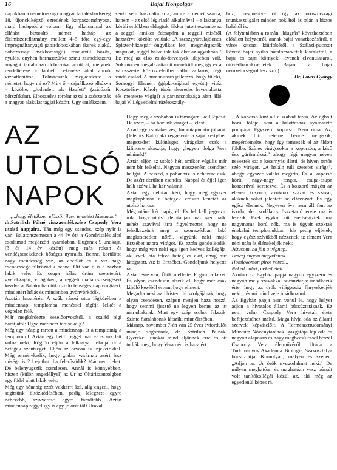16 Bajai Honpolgár
napokban a németországi magyar tartalékhadsereg 18. újonckiképző ezredének karpaszományosa, majd hadapródja voltam. Egy alkalommal az ellátást biztosító német hadtáp az élelmiszerellátmány mellett 4–5 főre egy-egy impregnáltanyagú papírdobozkában (kerek alakú, dobozossajt mekkoraságú) rendkívül bőzös, nyúlós, enyhén barnásszürke színű zsiradékszerű anyagot tartalmazó dobozokat adott át, melynek rendeltetése a lábbeli bekenése által annak vízhatlanítása. Tolmácsunk megkérdezte a németet, hogy mi ez? Mire ő – sajnálkozó elhúzva – közölte: „Judenfett als Haufett" (zsidózsír bőrszírként). Elborzadva történt azzal a szőszorzás a magyar alakulat tagjai között. Ugy emlékszem,
senki sem használta arra, amire a német szánta, hanem – az első légiriadó alkalmával – a laktanya körüli erdőkben eldugtuk. Ekkor jutott eszembe az a reggel, amikor édesapám a reggeli miséről hazatérve közölte velünk: „A szeszgyártulajdonos Spitzer-házaspár öngyilkos lett, megmérgezték magukat, reggel halva találták őket az ágyukban." Ez még az első zsidó-törvények idejében volt. Sokminden megalázattatott menekült még így ez a városszerte köztisztelettben álló vallásos, régi zsidó család. A humanitásra jellemző, hogy füleki, Somogyi Elemért (gépkocsijával együtt) vitéz Kosztolányi Károly tüzér alezredes bevonultatta (és menteste végig!) a parancsnoksága alatt álló bajai V. Légvédelmi tüzérosztály-
hoz, megmentve őt így az oroszországi munkaszolgálat minden poklától és talán a biztos haláltól is.
(A folytatásban a román „kiugrás" következtében előállott helyzetről, annak bajai vonatkozásáról, a város katonai kiürítéséről, a Szálasi-puccsot követő bajai nyilas hatalomátvételi kísérletről, a bajai és bajai környéki lévenek elvonulásáról, utóvédharc-kísérletek Baján, a bajai nemzetőrségről lesz szó.)
Dr. Lovas György
AZ UTOLSÓ NAPOK
„...hogy életükben először ilyen temetést lássanak."
dr.Sztrilich Pálné visszaemlékezése Csapody Vera utolsó napjaira. Tán még egy csendes, szép nyár is van. Balatonszemesen a 44 év óta a Gondviselés által csodamód megőrzött nyaralóban. Hugának 9 unokája, (3 és 14 év között) meg más rokon és vendégserekeknek bőséges nyaralás. Benne, körülötte nagy csendesség van, az ebédlőt és a víz nagy csendessége tükröződik benne. Ott van ő is a házban lakik vele. Es csupa hálás öröm szeretetért, gyerekzajért, virágokért, a reggeli madárcsicsergésért kezdve a Balatonban tükröződő fenséges napnyugtáért, mindenért hálás és mindenben gyönyörködik.
Azután hazatérés. A szűk városi utca légkörében a mindennapi templomba menéssel tágítja lelkét a végtelen felé.
Már megkérdezte kezelőorvosától, a család régi barátjától: Ugye már nem tart sokáig?
Még egy nóapig tartott a mindennapi út a templomig a templomtól. Aztán egy héttő reggel már ez is sok lett volna neki. Rögtön eljön a lelkiatya, feladja rá a betegek szentségét. Eljön az orvosa is injekciókkal. Még reménykedik, hogy „talán vasárnap azért lesz misége is"? Lejuthat, ha felerősödik? Már nem lehet. De belenyugszik csendesen. Annál is könnyebben, hiszen (külön engedéllyel) az Úr az Oltáriszentségben egy födél alatt lakik vele.
Még egy hónapig aztét vekkerre kel, alig engedi, hogy segítsünk öltözködésében, pedig lélegzete egyre nehezebb, szívverése egyre fáradtabb. Aztán mindennap reggel így is egy jó órát tölt Urával.
Hogy még a szobában is támogatni kell lépésit. De azért, – ha hozunk virágot – lelesti.
Akad egy csodakedves, finomtapintatú jóbarát, (Jelenits Kató) aki reggelente a saját kertjében megszedett különleges virágokat csak a kilincsre akasztja, hogy „legyen dolga Vera néninek!"
Aztán eljön az utolsó hét, amikor végülis már nem bír felkelni. Nagyon messzeném csendben hallgat. A beszéd, a pohár víz is nehezére esik. De azért derülten csendes. Nappal és éjjel igen halk szóval, ha kér valamit.
Aztán egy délután kéri, hogy még egyszer megkaphassa a betegek erősítő kenetét az utolsó harcra.
Még utána két napig él. És fel kell jegyezni róla, hogy utolsó délutánján már igen halk, nehéz szavával arra figyelmeztet, hogy ne feledkezzünk meg a szomszédban lakó megkeseredett nőről, vigyünk neki majd Erzsébet napra virágot. És aztán gondolkodik, hogy még van neki egy igen kedves kollégája, aki évek óta fekvő beteg és akit, amíg bírt látogatott. Az is Erzsébet. Gondoljunk helyette rá.
Aztán este van. Ülök mellette. Fogom a kezét. És olyan csendesen alszik el, hogy már csak kihűlő kezéből értem, hogy elment.
Megadta neki az Úristen, hi szolgájának, hogy olyan csendesen, szépen menjen haza hozzá, hogy semmi ijesztő ne legyen benne az itt maradtaknak. Mint egy szép zsobor fekszik. Szinte fiatalabbnak látszik, mint életében.
Másnap, november 7-én van 25 éves évfordulós miséje sógorának, dr. Sztrilich Pálnak. Gyerekei, unokái mind eljönnek erre és ott tudják meg, hogy Vera néni is hazatért.
...A koporsó kint áll a szabad téren. Az égbolt borul föléje, nem a halottasház nyomasztó pompája. Egyszerű koporsó. Nem urna. Az, akinek hitt teteme benne nyugszik, megérdemelte, hogy így temessék el az áldott földbe. Színes virágcsokor a koporsón, a késő ősz „ürömrózsái" ahogy régi magyar néven nevezték ezt a kesernyés illatú, de hiven tartós szép virágot. „A haláln túli szeretet virága", ahogy egyszer valaki megírta. És a koporsó körül nagy-nagy tenger, csupa-csupa koszorúval keretezve. És a koszorú mögött az eleven koszorú, azoknak százai és százai, akiknek sokat jelentett az eltávozott. És egy egész élennek. Negyven éve nem áll fent az iskola, de csodálatos összetartó ereje ma is létezik. Ezek egykor ott érettségiztek, ma nagymama korú nők, ma is ügyeit szoktak énekelni templomukban. Ide pedig eljöttek, hogy egész szívükből nézzenek az elment Vera néni után és élénekeljék neki:
Jézusom, ha jön a végnap,
Ismerj engem magadénak.
Homlokomon piros véred...
Neked halok, neked élek...
Azután az Egyház papja nagyon egyszerű és nagyon mély szavakkal búcsúztatja: imádkozik érte, hogy az örök világosság fényeskedjék neki... és mi mind vele imádkozunk.
Az Egyház papja nem vonul le, hogy helyet adjon a hivatalos állami búcsúztatásnak. Ez nem volna Csapody Vera hivatali élete befejezéséhez méltó. Maga hívja oda az állami szervek képviselőit. A Természettudományi Múzeum Növénytárának igazgatója lép oda és nagyon alaposan és nagy megbecsüléssel beszél Csapody Vera életművéről. Utána a Tudományos Akadémia Biológia Szakosztálya búcsúztatja. Komolyan, mélyen és szépen: „Adjon az Úr örök nyugodalmat neki." De milyen meghatóan és maghatóan vesz búcsút volt tanítókollégái közül az, aki még az egyetlenül képes rá.